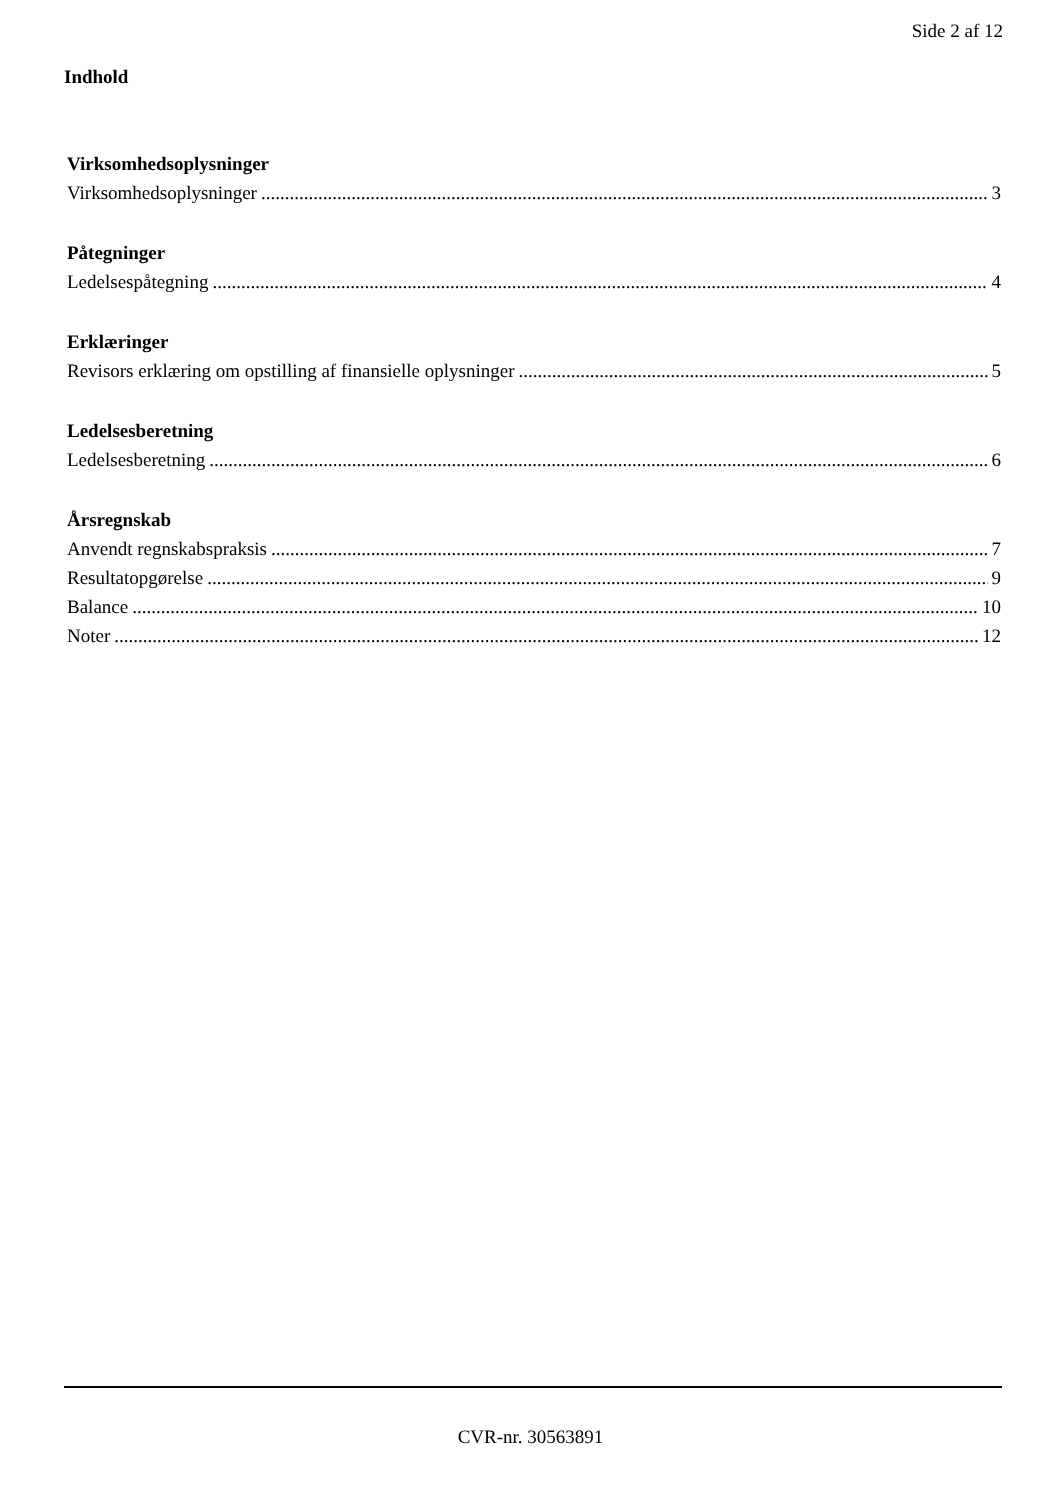Side 2 af 12
Indhold
Virksomhedsoplysninger
Virksomhedsoplysninger 3
Påtegninger
Ledelsespåtegning 4
Erklæringer
Revisors erklæring om opstilling af finansielle oplysninger 5
Ledelsesberetning
Ledelsesberetning 6
Årsregnskab
Anvendt regnskabspraksis 7
Resultatopgørelse 9
Balance 10
Noter 12
CVR-nr. 30563891